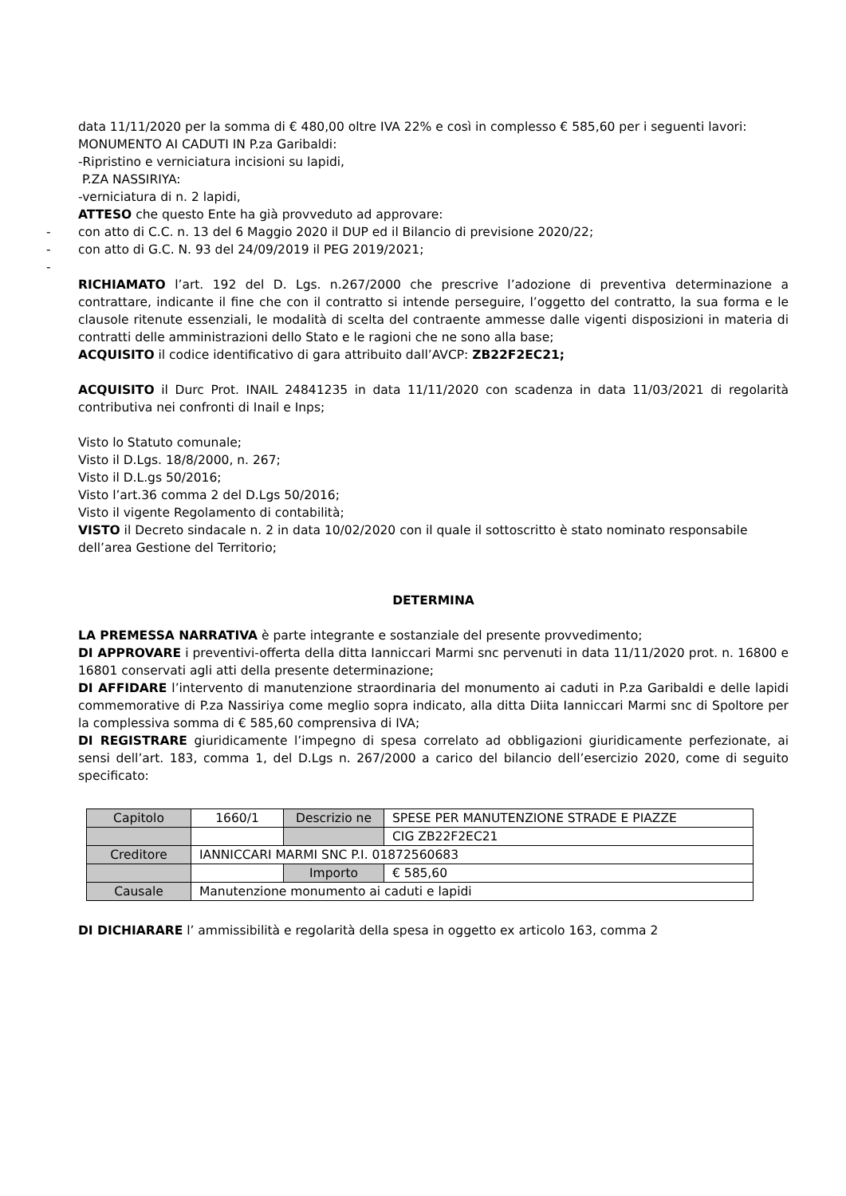data 11/11/2020 per la somma di € 480,00 oltre IVA 22% e così in complesso € 585,60 per i seguenti lavori:
MONUMENTO AI CADUTI IN P.za Garibaldi:
-Ripristino e verniciatura incisioni su lapidi,
P.ZA NASSIRIYA:
-verniciatura di n. 2 lapidi,
ATTESO che questo Ente ha già provveduto ad approvare:
- con atto di C.C. n. 13 del 6 Maggio 2020 il DUP ed il Bilancio di previsione 2020/22;
- con atto di G.C. N. 93 del 24/09/2019 il PEG 2019/2021;
-
RICHIAMATO l’art. 192 del D. Lgs. n.267/2000 che prescrive l’adozione di preventiva determinazione a contrattare, indicante il fine che con il contratto si intende perseguire, l’oggetto del contratto, la sua forma e le clausole ritenute essenziali, le modalità di scelta del contraente ammesse dalle vigenti disposizioni in materia di contratti delle amministrazioni dello Stato e le ragioni che ne sono alla base;
ACQUISITO il codice identificativo di gara attribuito dall’AVCP: ZB22F2EC21;
ACQUISITO il Durc Prot. INAIL 24841235 in data 11/11/2020 con scadenza in data 11/03/2021 di regolarità contributiva nei confronti di Inail e Inps;
Visto lo Statuto comunale;
Visto il D.Lgs. 18/8/2000, n. 267;
Visto il D.L.gs 50/2016;
Visto l’art.36 comma 2 del D.Lgs 50/2016;
Visto il vigente Regolamento di contabilità;
VISTO il Decreto sindacale n. 2 in data 10/02/2020 con il quale il sottoscritto è stato nominato responsabile dell’area Gestione del Territorio;
DETERMINA
LA PREMESSA NARRATIVA è parte integrante e sostanziale del presente provvedimento;
DI APPROVARE i preventivi-offerta della ditta Ianniccari Marmi snc pervenuti in data 11/11/2020 prot. n. 16800 e 16801 conservati agli atti della presente determinazione;
DI AFFIDARE l’intervento di manutenzione straordinaria del monumento ai caduti in P.za Garibaldi e delle lapidi commemorative di P.za Nassiriya come meglio sopra indicato, alla ditta Diita Ianniccari Marmi snc di Spoltore per la complessiva somma di € 585,60 comprensiva di IVA;
DI REGISTRARE giuridicamente l’impegno di spesa correlato ad obbligazioni giuridicamente perfezionate, ai sensi dell’art. 183, comma 1, del D.Lgs n. 267/2000 a carico del bilancio dell’esercizio 2020, come di seguito specificato:
| Capitolo | 1660/1 | Descrizio ne | SPESE PER MANUTENZIONE STRADE E PIAZZE |
| | | | CIG ZB22F2EC21 |
| Creditore | IANNICCARI MARMI SNC P.I. 01872560683 | | |
| | | Importo | € 585,60 |
| Causale | Manutenzione monumento ai caduti e lapidi | | |
DI DICHIARARE l’ ammissibilità e regolarità della spesa in oggetto ex articolo 163, comma 2